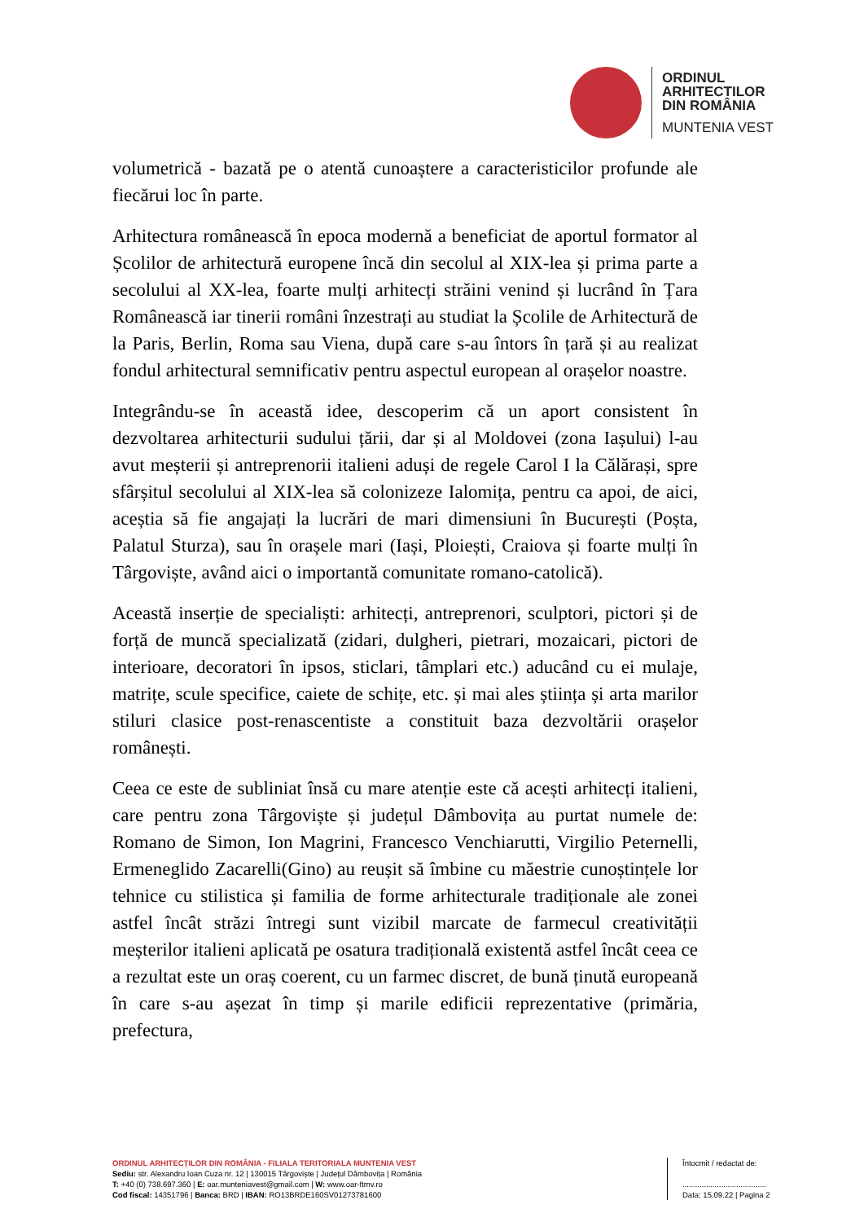ORDINUL
ARHITECTILOR
DIN ROMÂNIA
MUNTENIA VEST
volumetrică - bazată pe o atentă cunoaștere a caracteristicilor profunde ale fiecărui loc în parte.
Arhitectura românească în epoca modernă a beneficiat de aportul formator al Școlilor de arhitectură europene încă din secolul al XIX-lea și prima parte a secolului al XX-lea, foarte mulți arhitecți străini venind și lucrând în Țara Românească iar tinerii români înzestrați au studiat la Școlile de Arhitectură de la Paris, Berlin, Roma sau Viena, după care s-au întors în țară și au realizat fondul arhitectural semnificativ pentru aspectul european al orașelor noastre.
Integrându-se în această idee, descoperim că un aport consistent în dezvoltarea arhitecturii sudului țării, dar și al Moldovei (zona Iașului) l-au avut meșterii și antreprenorii italieni aduși de regele Carol I la Călărași, spre sfârșitul secolului al XIX-lea să colonizeze Ialomița, pentru ca apoi, de aici, aceștia să fie angajați la lucrări de mari dimensiuni în București (Poșta, Palatul Sturza), sau în orașele mari (Iași, Ploiești, Craiova și foarte mulți în Târgoviște, având aici o importantă comunitate romano-catolică).
Această inserție de specialiști: arhitecți, antreprenori, sculptori, pictori și de forță de muncă specializată (zidari, dulgheri, pietrari, mozaicari, pictori de interioare, decoratori în ipsos, sticlari, tâmplari etc.) aducând cu ei mulaje, matrițe, scule specifice, caiete de schițe, etc. și mai ales știința și arta marilor stiluri clasice post-renascentiste a constituit baza dezvoltării orașelor românești.
Ceea ce este de subliniat însă cu mare atenție este că acești arhitecți italieni, care pentru zona Târgoviște și județul Dâmbovița au purtat numele de: Romano de Simon, Ion Magrini, Francesco Venchiarutti, Virgilio Peternelli, Ermeneglido Zacarelli(Gino) au reușit să îmbine cu măestrie cunoștințele lor tehnice cu stilistica și familia de forme arhitecturale tradiționale ale zonei astfel încât străzi întregi sunt vizibil marcate de farmecul creativității meșterilor italieni aplicată pe osatura tradițională existentă astfel încât ceea ce a rezultat este un oraș coerent, cu un farmec discret, de bună ținută europeană în care s-au așezat în timp și marile edificii reprezentative (primăria, prefectura,
ORDINUL ARHITECȚILOR DIN ROMÂNIA - FILIALA TERITORIALA MUNTENIA VEST
Sediu: str. Alexandru Ioan Cuza nr. 12 | 130015 Târgoviște | Județul Dâmbovița | România
T: +40 (0) 738.697.360 | E: oar.munteniavest@gmail.com | W: www.oar-ftmv.ro
Cod fiscal: 14351796 | Banca: BRD | IBAN: RO13BRDE160SV01273781600
Întocmit / redactat de:
.......................................
Data: 15.09.22 | Pagina 2